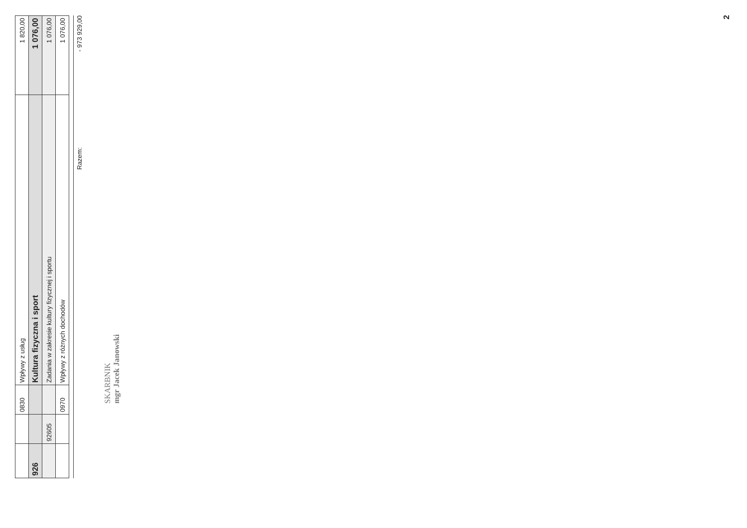| | | 0830 | Wpływy z usług | 1 820,00 |
| 926 | | | Kultura fizyczna i sport | 1 076,00 |
| | 92605 | | Zadania w zakresie kultury fizycznej i sportu | 1 076,00 |
| | | 0970 | Wpływy z różnych dochodów | 1 076,00 |
Razem: - 973 929,00
SKARBNIK
mgr Jacek Janowski
2